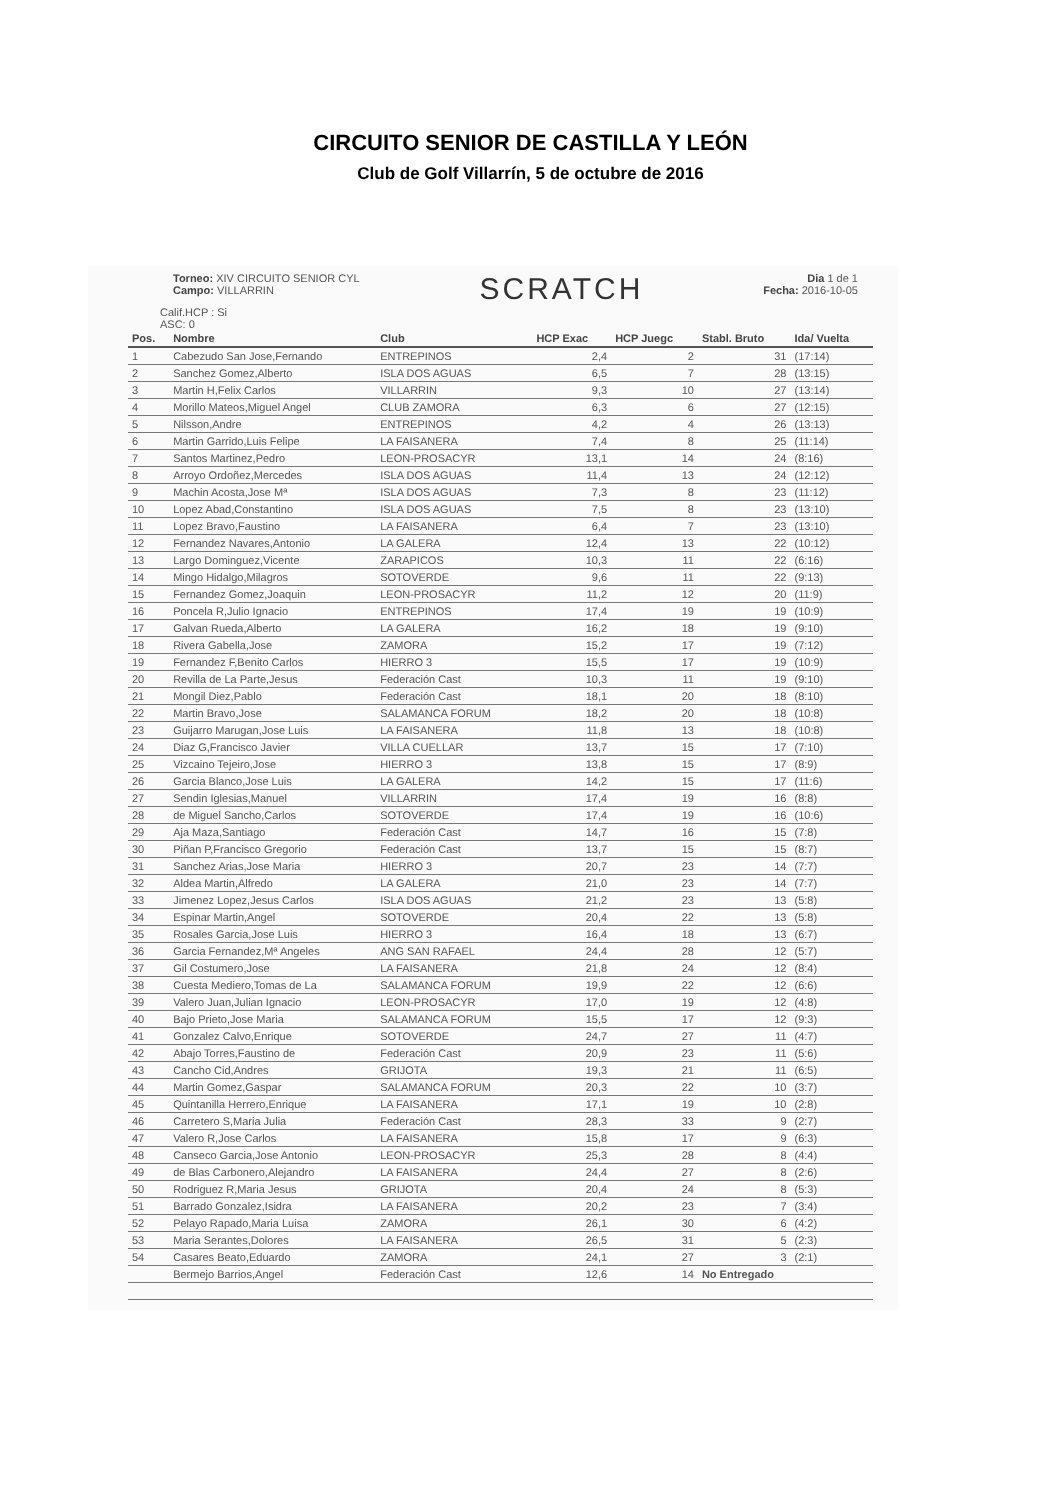CIRCUITO SENIOR DE CASTILLA Y LEÓN
Club de Golf Villarrín, 5 de octubre de 2016
Torneo: XIV CIRCUITO SENIOR CYL
Campo: VILLARRIN
SCRATCH
Dia 1 de 1
Fecha: 2016-10-05
Calif.HCP : Si
ASC: 0
| Pos. | Nombre | Club | HCP Exac | HCP Juegc | Stabl. Bruto | Ida/ Vuelta |
| --- | --- | --- | --- | --- | --- | --- |
| 1 | Cabezudo San Jose,Fernando | ENTREPINOS | 2,4 | 2 | 31 | (17:14) |
| 2 | Sanchez Gomez,Alberto | ISLA DOS AGUAS | 6,5 | 7 | 28 | (13:15) |
| 3 | Martin H,Felix Carlos | VILLARRIN | 9,3 | 10 | 27 | (13:14) |
| 4 | Morillo Mateos,Miguel Angel | CLUB ZAMORA | 6,3 | 6 | 27 | (12:15) |
| 5 | Nilsson,Andre | ENTREPINOS | 4,2 | 4 | 26 | (13:13) |
| 6 | Martin Garrido,Luis Felipe | LA FAISANERA | 7,4 | 8 | 25 | (11:14) |
| 7 | Santos Martinez,Pedro | LEON-PROSACYR | 13,1 | 14 | 24 | (8:16) |
| 8 | Arroyo Ordoñez,Mercedes | ISLA DOS AGUAS | 11,4 | 13 | 24 | (12:12) |
| 9 | Machin Acosta,Jose Mª | ISLA DOS AGUAS | 7,3 | 8 | 23 | (11:12) |
| 10 | Lopez Abad,Constantino | ISLA DOS AGUAS | 7,5 | 8 | 23 | (13:10) |
| 11 | Lopez Bravo,Faustino | LA FAISANERA | 6,4 | 7 | 23 | (13:10) |
| 12 | Fernandez Navares,Antonio | LA GALERA | 12,4 | 13 | 22 | (10:12) |
| 13 | Largo Dominguez,Vicente | ZARAPICOS | 10,3 | 11 | 22 | (6:16) |
| 14 | Mingo Hidalgo,Milagros | SOTOVERDE | 9,6 | 11 | 22 | (9:13) |
| 15 | Fernandez Gomez,Joaquin | LEON-PROSACYR | 11,2 | 12 | 20 | (11:9) |
| 16 | Poncela R,Julio Ignacio | ENTREPINOS | 17,4 | 19 | 19 | (10:9) |
| 17 | Galvan Rueda,Alberto | LA GALERA | 16,2 | 18 | 19 | (9:10) |
| 18 | Rivera Gabella,Jose | ZAMORA | 15,2 | 17 | 19 | (7:12) |
| 19 | Fernandez F,Benito Carlos | HIERRO 3 | 15,5 | 17 | 19 | (10:9) |
| 20 | Revilla de La Parte,Jesus | Federación Cast | 10,3 | 11 | 19 | (9:10) |
| 21 | Mongil Diez,Pablo | Federación Cast | 18,1 | 20 | 18 | (8:10) |
| 22 | Martin Bravo,Jose | SALAMANCA FORUM | 18,2 | 20 | 18 | (10:8) |
| 23 | Guijarro Marugan,Jose Luis | LA FAISANERA | 11,8 | 13 | 18 | (10:8) |
| 24 | Diaz G,Francisco Javier | VILLA CUELLAR | 13,7 | 15 | 17 | (7:10) |
| 25 | Vizcaino Tejeiro,Jose | HIERRO 3 | 13,8 | 15 | 17 | (8:9) |
| 26 | Garcia Blanco,Jose Luis | LA GALERA | 14,2 | 15 | 17 | (11:6) |
| 27 | Sendin Iglesias,Manuel | VILLARRIN | 17,4 | 19 | 16 | (8:8) |
| 28 | de Miguel Sancho,Carlos | SOTOVERDE | 17,4 | 19 | 16 | (10:6) |
| 29 | Aja Maza,Santiago | Federación Cast | 14,7 | 16 | 15 | (7:8) |
| 30 | Piñan P,Francisco Gregorio | Federación Cast | 13,7 | 15 | 15 | (8:7) |
| 31 | Sanchez Arias,Jose Maria | HIERRO 3 | 20,7 | 23 | 14 | (7:7) |
| 32 | Aldea Martin,Alfredo | LA GALERA | 21,0 | 23 | 14 | (7:7) |
| 33 | Jimenez Lopez,Jesus Carlos | ISLA DOS AGUAS | 21,2 | 23 | 13 | (5:8) |
| 34 | Espinar Martin,Angel | SOTOVERDE | 20,4 | 22 | 13 | (5:8) |
| 35 | Rosales Garcia,Jose Luis | HIERRO 3 | 16,4 | 18 | 13 | (6:7) |
| 36 | Garcia Fernandez,Mª Angeles | ANG SAN RAFAEL | 24,4 | 28 | 12 | (5:7) |
| 37 | Gil Costumero,Jose | LA FAISANERA | 21,8 | 24 | 12 | (8:4) |
| 38 | Cuesta Mediero,Tomas de La | SALAMANCA FORUM | 19,9 | 22 | 12 | (6:6) |
| 39 | Valero Juan,Julian Ignacio | LEON-PROSACYR | 17,0 | 19 | 12 | (4:8) |
| 40 | Bajo Prieto,Jose Maria | SALAMANCA FORUM | 15,5 | 17 | 12 | (9:3) |
| 41 | Gonzalez Calvo,Enrique | SOTOVERDE | 24,7 | 27 | 11 | (4:7) |
| 42 | Abajo Torres,Faustino de | Federación Cast | 20,9 | 23 | 11 | (5:6) |
| 43 | Cancho Cid,Andres | GRIJOTA | 19,3 | 21 | 11 | (6:5) |
| 44 | Martin Gomez,Gaspar | SALAMANCA FORUM | 20,3 | 22 | 10 | (3:7) |
| 45 | Quintanilla Herrero,Enrique | LA FAISANERA | 17,1 | 19 | 10 | (2:8) |
| 46 | Carretero S,Maria Julia | Federación Cast | 28,3 | 33 | 9 | (2:7) |
| 47 | Valero R,Jose Carlos | LA FAISANERA | 15,8 | 17 | 9 | (6:3) |
| 48 | Canseco Garcia,Jose Antonio | LEON-PROSACYR | 25,3 | 28 | 8 | (4:4) |
| 49 | de Blas Carbonero,Alejandro | LA FAISANERA | 24,4 | 27 | 8 | (2:6) |
| 50 | Rodriguez R,Maria Jesus | GRIJOTA | 20,4 | 24 | 8 | (5:3) |
| 51 | Barrado Gonzalez,Isidra | LA FAISANERA | 20,2 | 23 | 7 | (3:4) |
| 52 | Pelayo Rapado,Maria Luisa | ZAMORA | 26,1 | 30 | 6 | (4:2) |
| 53 | Maria Serantes,Dolores | LA FAISANERA | 26,5 | 31 | 5 | (2:3) |
| 54 | Casares Beato,Eduardo | ZAMORA | 24,1 | 27 | 3 | (2:1) |
| | Bermejo Barrios,Angel | Federación Cast | 12,6 | 14 | No Entregado | |